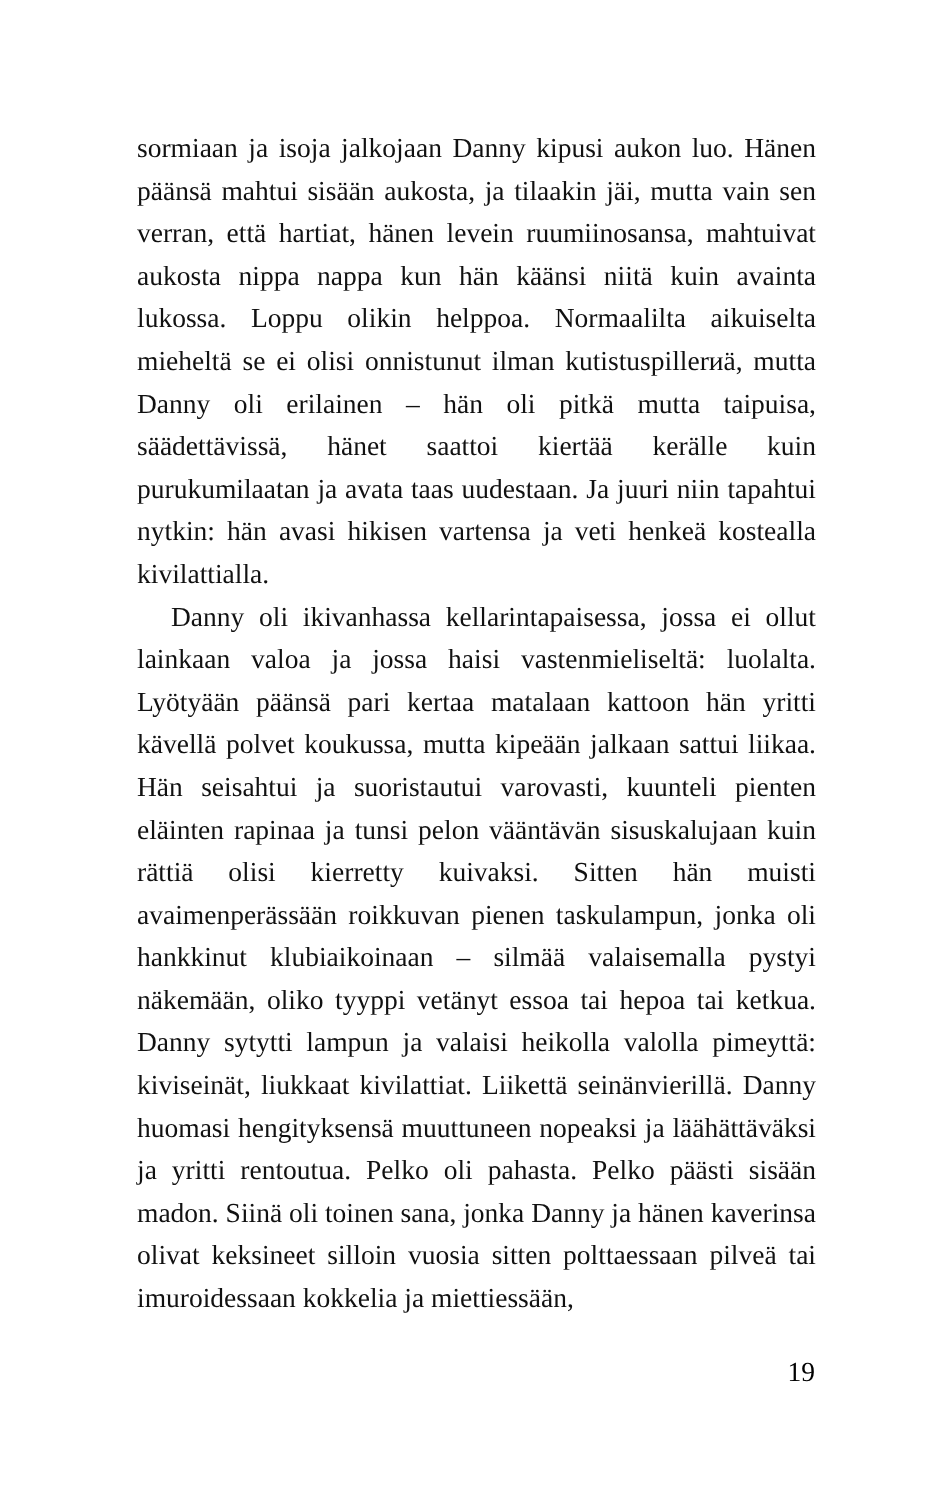sormiaan ja isoja jalkojaan Danny kipusi aukon luo. Hänen päänsä mahtui sisään aukosta, ja tilaakin jäi, mutta vain sen verran, että hartiat, hänen levein ruumiinosansa, mahtuivat aukosta nippa nappa kun hän käänsi niitä kuin avainta lukossa. Loppu olikin helppoa. Normaalilta aikuiselta mieheltä se ei olisi onnistunut ilman kutistuspillerиä, mutta Danny oli erilainen – hän oli pitkä mutta taipuisa, säädettävissä, hänet saattoi kiertää kerälle kuin purukumilaatan ja avata taas uudestaan. Ja juuri niin tapahtui nytkin: hän avasi hikisen vartensa ja veti henkeä kostealla kivilattialla.
Danny oli ikivanhassa kellarintapaisessa, jossa ei ollut lainkaan valoa ja jossa haisi vastenmieliseltä: luolalta. Lyötyään päänsä pari kertaa matalaan kattoon hän yritti kävellä polvet koukussa, mutta kipeään jalkaan sattui liikaa. Hän seisahtui ja suoristautui varovasti, kuunteli pienten eläinten rapinaa ja tunsi pelon vääntävän sisuskalujaan kuin rättiä olisi kierretty kuivaksi. Sitten hän muisti avaimenperässään roikkuvan pienen taskulampun, jonka oli hankkinut klubiaikoinaan – silmää valaisemalla pystyi näkemään, oliko tyyppi vetänyt essoa tai hepoa tai ketkua. Danny sytytti lampun ja valaisi heikolla valolla pimeyttä: kiviseinät, liukkaat kivilattiat. Liikettä seinänvierillä. Danny huomasi hengityksensä muuttuneen nopeaksi ja läähättäväksi ja yritti rentoutua. Pelko oli pahasta. Pelko päästi sisään madon. Siinä oli toinen sana, jonka Danny ja hänen kaverinsa olivat keksineet silloin vuosia sitten polttaessaan pilveä tai imuroidessaan kokkelia ja miettiessään,
19